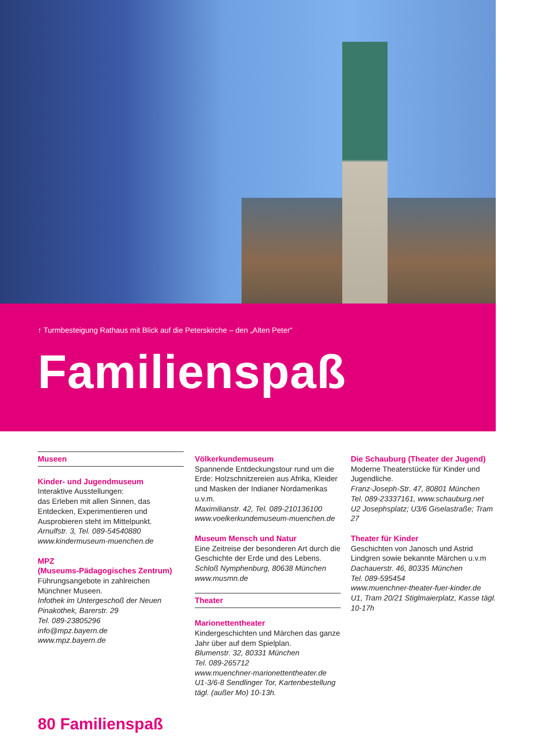↑ Turmbesteigung Rathaus mit Blick auf die Peterskirche – den „Alten Peter“
Familienspaß
Museen
Kinder- und Jugendmuseum
Interaktive Ausstellungen:
das Erleben mit allen Sinnen, das Entdecken, Experimentieren und Ausprobieren steht im Mittelpunkt.
Arnulfstr. 3, Tel. 089-54540880
www.kindermuseum-muenchen.de
MPZ
(Museums-Pädagogisches Zentrum)
Führungsangebote in zahlreichen Münchner Museen.
Infothek im Untergeschoß der Neuen Pinakothek, Barerstr. 29
Tel. 089-23805296
info@mpz.bayern.de
www.mpz.bayern.de
Völkerkundemuseum
Spannende Entdeckungstour rund um die Erde: Holzschnitzereien aus Afrika, Kleider und Masken der Indianer Nordamerikas u.v.m.
Maximilianstr. 42, Tel. 089-210136100
www.voelkerkundemuseum-muenchen.de
Museum Mensch und Natur
Eine Zeitreise der besonderen Art durch die Geschichte der Erde und des Lebens.
Schloß Nymphenburg, 80638 München
www.musmn.de
Theater
Marionettentheater
Kindergeschichten und Märchen das ganze Jahr über auf dem Spielplan.
Blumenstr. 32, 80331 München
Tel. 089-265712
www.muenchner-marionettentheater.de
U1-3/6-8 Sendlinger Tor, Kartenbestellung tägl. (außer Mo) 10-13h.
Die Schauburg (Theater der Jugend)
Moderne Theaterstücke für Kinder und Jugendliche.
Franz-Joseph-Str. 47, 80801 München
Tel. 089-23337161, www.schauburg.net
U2 Josephsplatz; U3/6 Giselastraße; Tram 27
Theater für Kinder
Geschichten von Janosch und Astrid Lindgren sowie bekannte Märchen u.v.m
Dachauerstr. 46, 80335 München
Tel. 089-595454
www.muenchner-theater-fuer-kinder.de
U1, Tram 20/21 Stiglmaierplatz, Kasse tägl. 10-17h
80 Familienspaß